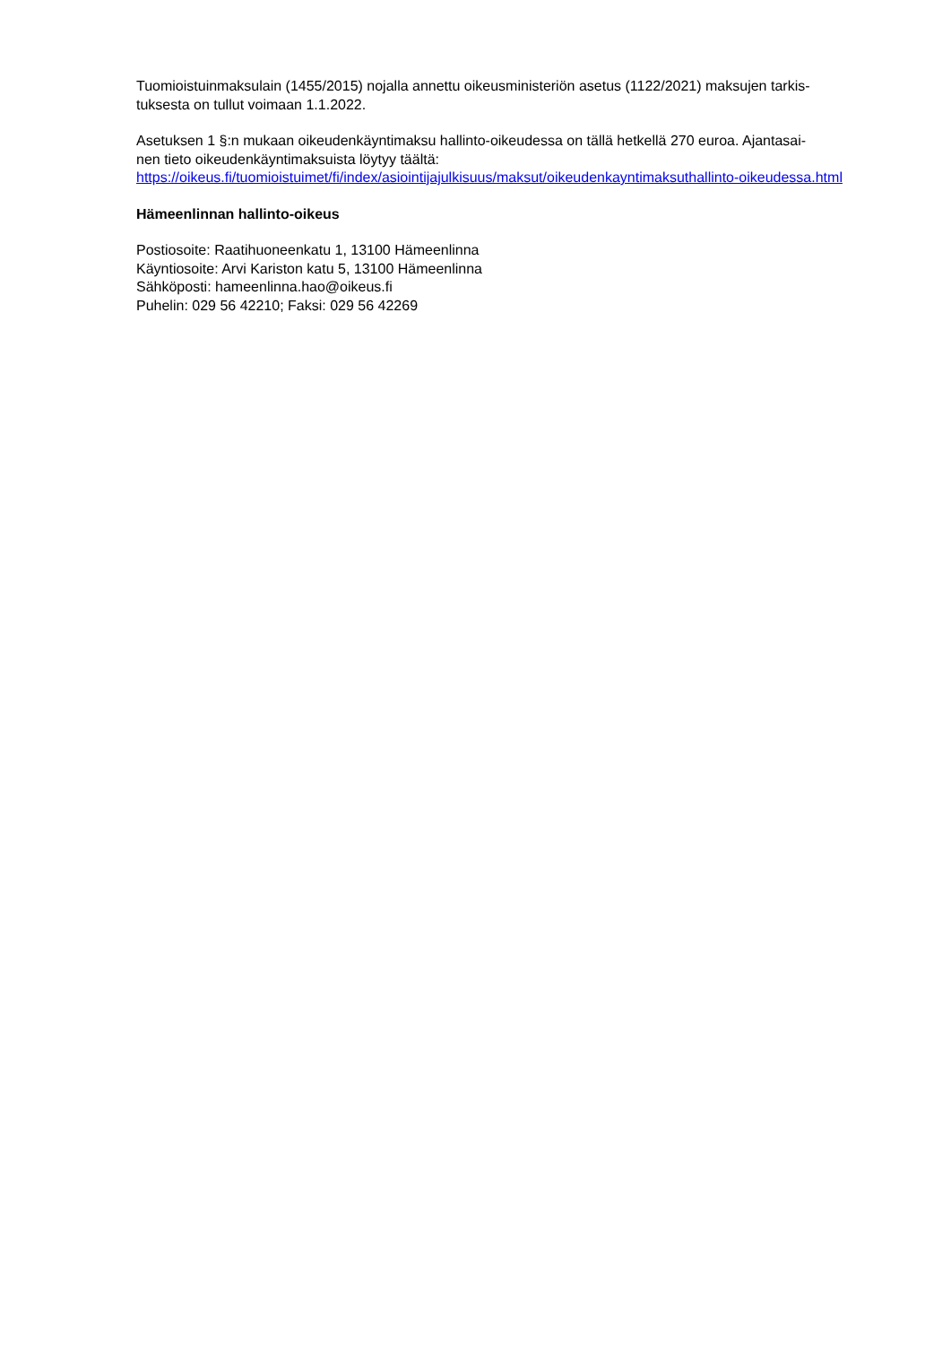Tuomioistuinmaksulain (1455/2015) nojalla annettu oikeusministeriön asetus (1122/2021) maksujen tarkis-
tuksesta on tullut voimaan 1.1.2022.
Asetuksen 1 §:n mukaan oikeudenkäyntimaksu hallinto-oikeudessa on tällä hetkellä 270 euroa. Ajantasai-
nen tieto oikeudenkäyntimaksuista löytyy täältä:
https://oikeus.fi/tuomioistuimet/fi/index/asiointijajulkisuus/maksut/oikeudenkayntimaksuthallinto-oikeudessa.html
Hämeenlinnan hallinto-oikeus
Postiosoite: Raatihuoneenkatu 1, 13100 Hämeenlinna
Käyntiosoite: Arvi Kariston katu 5, 13100 Hämeenlinna
Sähköposti: hameenlinna.hao@oikeus.fi
Puhelin: 029 56 42210; Faksi: 029 56 42269